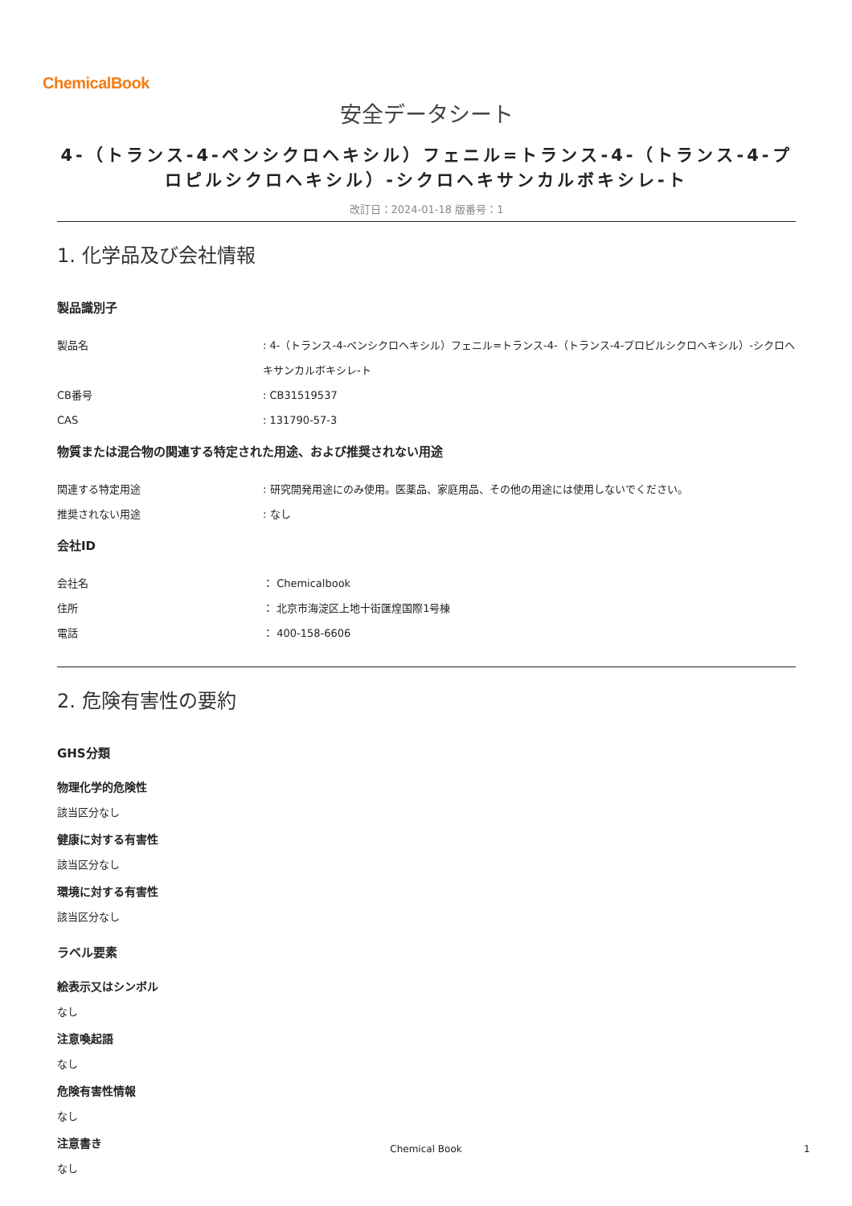ChemicalBook
安全データシート
4-（トランス-4-ペンシクロヘキシル）フェニル=トランス-4-（トランス-4-プロピルシクロヘキシル）-シクロヘキサンカルボキシレ-ト
改訂日：2024-01-18 版番号：1
1. 化学品及び会社情報
製品識別子
製品名 : 4-（トランス-4-ペンシクロヘキシル）フェニル=トランス-4-（トランス-4-プロピルシクロヘキシル）-シクロヘキサンカルボキシレ-ト
CB番号 : CB31519537
CAS : 131790-57-3
物質または混合物の関連する特定された用途、および推奨されない用途
関連する特定用途 : 研究開発用途にのみ使用。医薬品、家庭用品、その他の用途には使用しないでください。
推奨されない用途 : なし
会社ID
会社名 ： Chemicalbook
住所 ： 北京市海淀区上地十街匯煌国際1号棟
電話 ： 400-158-6606
2. 危険有害性の要約
GHS分類
物理化学的危険性
該当区分なし
健康に対する有害性
該当区分なし
環境に対する有害性
該当区分なし
ラベル要素
絵表示又はシンボル
なし
注意喚起語
なし
危険有害性情報
なし
注意書き
なし
Chemical Book 1